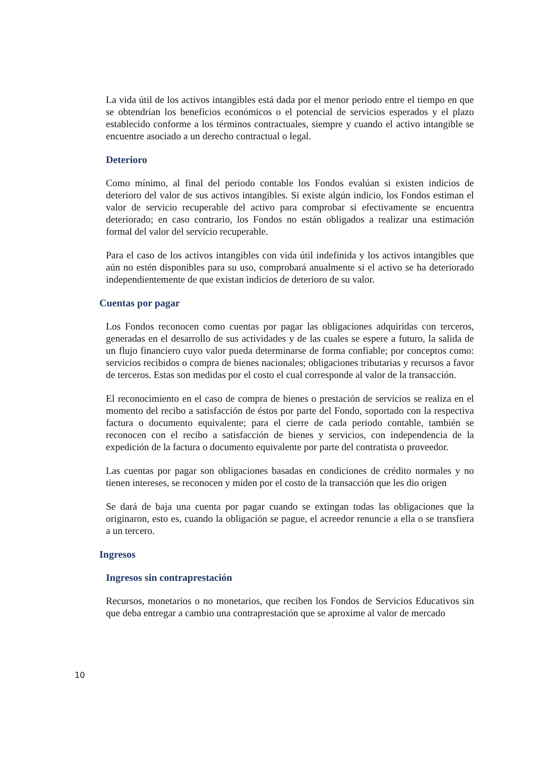La vida útil de los activos intangibles está dada por el menor periodo entre el tiempo en que se obtendrían los beneficios económicos o el potencial de servicios esperados y el plazo establecido conforme a los términos contractuales, siempre y cuando el activo intangible se encuentre asociado a un derecho contractual o legal.
Deterioro
Como mínimo, al final del periodo contable los Fondos evalúan si existen indicios de deterioro del valor de sus activos intangibles. Si existe algún indicio, los Fondos estiman el valor de servicio recuperable del activo para comprobar si efectivamente se encuentra deteriorado; en caso contrario, los Fondos no están obligados a realizar una estimación formal del valor del servicio recuperable.
Para el caso de los activos intangibles con vida útil indefinida y los activos intangibles que aún no estén disponibles para su uso, comprobará anualmente si el activo se ha deteriorado independientemente de que existan indicios de deterioro de su valor.
Cuentas por pagar
Los Fondos reconocen como cuentas por pagar las obligaciones adquiridas con terceros, generadas en el desarrollo de sus actividades y de las cuales se espere a futuro, la salida de un flujo financiero cuyo valor pueda determinarse de forma confiable; por conceptos como: servicios recibidos o compra de bienes nacionales; obligaciones tributarias y recursos a favor de terceros. Estas son medidas por el costo el cual corresponde al valor de la transacción.
El reconocimiento en el caso de compra de bienes o prestación de servicios se realiza en el momento del recibo a satisfacción de éstos por parte del Fondo, soportado con la respectiva factura o documento equivalente; para el cierre de cada periodo contable, también se reconocen con el recibo a satisfacción de bienes y servicios, con independencia de la expedición de la factura o documento equivalente por parte del contratista o proveedor.
Las cuentas por pagar son obligaciones basadas en condiciones de crédito normales y no tienen intereses, se reconocen y miden por el costo de la transacción que les dio origen
Se dará de baja una cuenta por pagar cuando se extingan todas las obligaciones que la originaron, esto es, cuando la obligación se pague, el acreedor renuncie a ella o se transfiera a un tercero.
Ingresos
Ingresos sin contraprestación
Recursos, monetarios o no monetarios, que reciben los Fondos de Servicios Educativos sin que deba entregar a cambio una contraprestación que se aproxime al valor de mercado
10